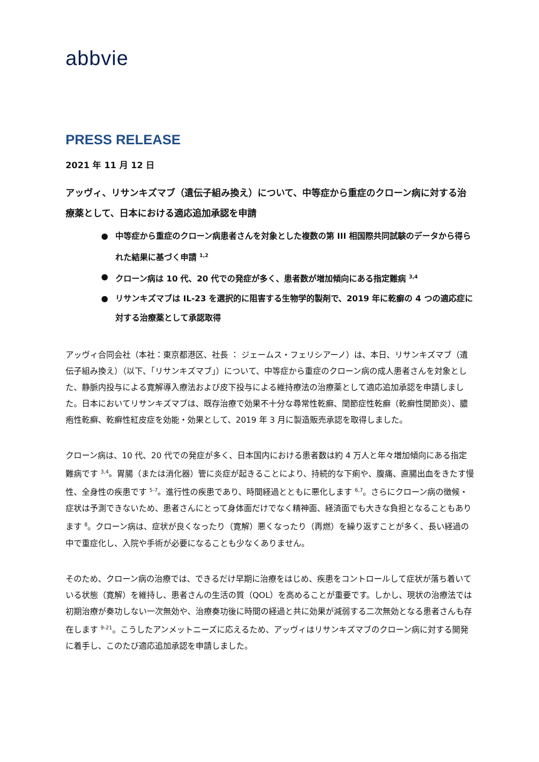abbvie
PRESS RELEASE
2021 年 11 月 12 日
アッヴィ、リサンキズマブ（遺伝子組み換え）について、中等症から重症のクローン病に対する治療薬として、日本における適応追加承認を申請
● 中等症から重症のクローン病患者さんを対象とした複数の第 III 相国際共同試験のデータから得られた結果に基づく申請 <sup>1,2</sup>
● クローン病は 10 代、20 代での発症が多く、患者数が増加傾向にある指定難病 <sup>3,4</sup>
● リサンキズマブは IL-23 を選択的に阻害する生物学的製剤で、2019 年に乾癬の 4 つの適応症に対する治療薬として承認取得
アッヴィ合同会社（本社：東京都港区、社長 ： ジェームス・フェリシアーノ）は、本日、リサンキズマブ（遺伝子組み換え）（以下、「リサンキズマブ」）について、中等症から重症のクローン病の成人患者さんを対象とした、静脈内投与による寛解導入療法および皮下投与による維持療法の治療薬として適応追加承認を申請しました。日本においてリサンキズマブは、既存治療で効果不十分な尋常性乾癬、関節症性乾癬（乾癬性関節炎）、膿疱性乾癬、乾癬性紅皮症を効能・効果として、2019 年 3 月に製造販売承認を取得しました。
クローン病は、10 代、20 代での発症が多く、日本国内における患者数は約 4 万人と年々増加傾向にある指定難病です <sup>3,4</sup>。胃腸（または消化器）管に炎症が起きることにより、持続的な下痢や、腹痛、直腸出血をきたす慢性、全身性の疾患です <sup>5-7</sup>。進行性の疾患であり、時間経過とともに悪化します <sup>6,7</sup>。さらにクローン病の徴候・症状は予測できないため、患者さんにとって身体面だけでなく精神面、経済面でも大きな負担となることもあります <sup>8</sup>。クローン病は、症状が良くなったり（寛解）悪くなったり（再燃）を繰り返すことが多く、長い経過の中で重症化し、入院や手術が必要になることも少なくありません。
そのため、クローン病の治療では、できるだけ早期に治療をはじめ、疾患をコントロールして症状が落ち着いている状態（寛解）を維持し、患者さんの生活の質（QOL）を高めることが重要です。しかし、現状の治療法では初期治療が奏功しない一次無効や、治療奏功後に時間の経過と共に効果が減弱する二次無効となる患者さんも存在します <sup>9-21</sup>。こうしたアンメットニーズに応えるため、アッヴィはリサンキズマブのクローン病に対する開発に着手し、このたび適応追加承認を申請しました。